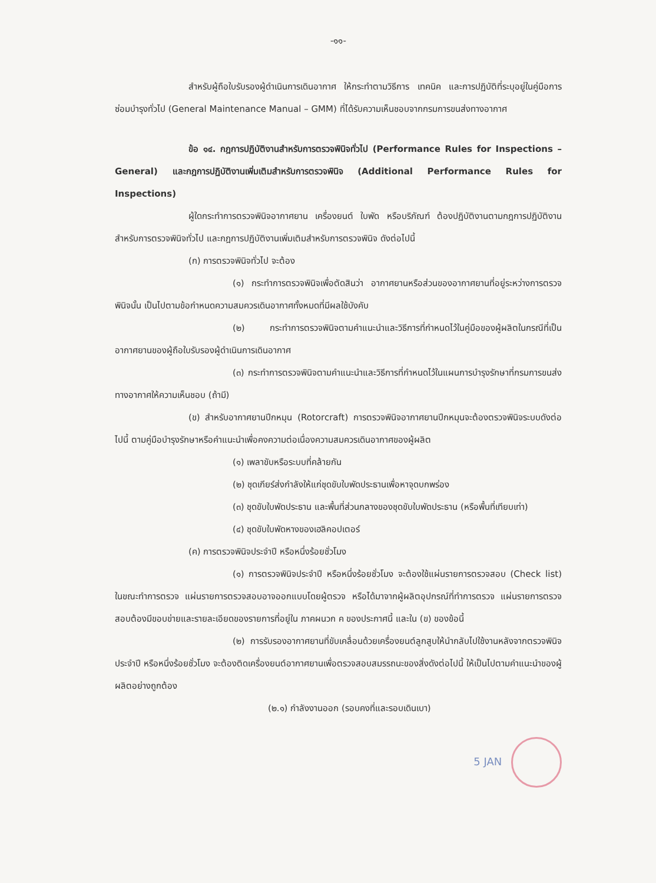-๑๑-
สำหรับผู้ถือใบรับรองผู้ดำเนินการเดินอากาศ ให้กระทำตามวิธีการ เทคนิค และการปฏิบัติที่ระบุอยู่ในคู่มือการซ่อมบำรุงทั่วไป (General Maintenance Manual – GMM) ที่ได้รับความเห็นชอบจากกรมการขนส่งทางอากาศ
ข้อ ๑๔. กฎการปฏิบัติงานสำหรับการตรวจพินิจทั่วไป (Performance Rules for Inspections – General) และกฎการปฏิบัติงานเพิ่มเติมสำหรับการตรวจพินิจ (Additional Performance Rules for Inspections)
ผู้ใดกระทำการตรวจพินิจอากาศยาน เครื่องยนต์ ใบพัด หรือบริภัณฑ์ ต้องปฏิบัติงานตามกฎการปฏิบัติงานสำหรับการตรวจพินิจทั่วไป และกฎการปฏิบัติงานเพิ่มเติมสำหรับการตรวจพินิจ ดังต่อไปนี้
(ก) การตรวจพินิจทั่วไป จะต้อง
(๑) กระทำการตรวจพินิจเพื่อตัดสินว่า อากาศยานหรือส่วนของอากาศยานที่อยู่ระหว่างการตรวจพินิจนั้น เป็นไปตามข้อกำหนดความสมควรเดินอากาศทั้งหมดที่มีผลใช้บังคับ
(๒) กระทำการตรวจพินิจตามคำแนะนำและวิธีการที่กำหนดไว้ในคู่มือของผู้ผลิตในกรณีที่เป็นอากาศยานของผู้ถือใบรับรองผู้ดำเนินการเดินอากาศ
(๓) กระทำการตรวจพินิจตามคำแนะนำและวิธีการที่กำหนดไว้ในแผนการบำรุงรักษาที่กรมการขนส่งทางอากาศให้ความเห็นชอบ (ถ้ามี)
(ข) สำหรับอากาศยานปีกหมุน (Rotorcraft) การตรวจพินิจอากาศยานปีกหมุนจะต้องตรวจพินิจระบบดังต่อไปนี้ ตามคู่มือบำรุงรักษาหรือคำแนะนำเพื่อคงความต่อเนื่องความสมควรเดินอากาศของผู้ผลิต
(๑) เพลาขับหรือระบบที่คล้ายกัน
(๒) ชุดเกียร์ส่งกำลังให้แก่ชุดขับใบพัดประธานเพื่อหาจุดบกพร่อง
(๓) ชุดขับใบพัดประธาน และพื้นที่ส่วนกลางของชุดขับใบพัดประธาน (หรือพื้นที่เทียบเท่า)
(๔) ชุดขับใบพัดหางของเฮลิคอปเตอร์
(ค) การตรวจพินิจประจำปี หรือหนึ่งร้อยชั่วโมง
(๑) การตรวจพินิจประจำปี หรือหนึ่งร้อยชั่วโมง จะต้องใช้แผ่นรายการตรวจสอบ (Check list) ในขณะทำการตรวจ แผ่นรายการตรวจสอบอาจออกแบบโดยผู้ตรวจ หรือได้มาจากผู้ผลิตอุปกรณ์ที่ทำการตรวจ แผ่นรายการตรวจสอบต้องมีขอบข่ายและรายละเอียดของรายการที่อยู่ใน ภาคผนวก ค ของประกาศนี้ และใน (ข) ของข้อนี้
(๒) การรับรองอากาศยานที่ขับเคลื่อนด้วยเครื่องยนต์ลูกสูบให้นำกลับไปใช้งานหลังจากตรวจพินิจประจำปี หรือหนึ่งร้อยชั่วโมง จะต้องติดเครื่องยนต์อากาศยานเพื่อตรวจสอบสมรรถนะของสิ่งดังต่อไปนี้ ให้เป็นไปตามคำแนะนำของผู้ผลิตอย่างถูกต้อง
(๒.๑) กำลังงานออก (รอบคงที่และรอบเดินเบา)
5 JAN